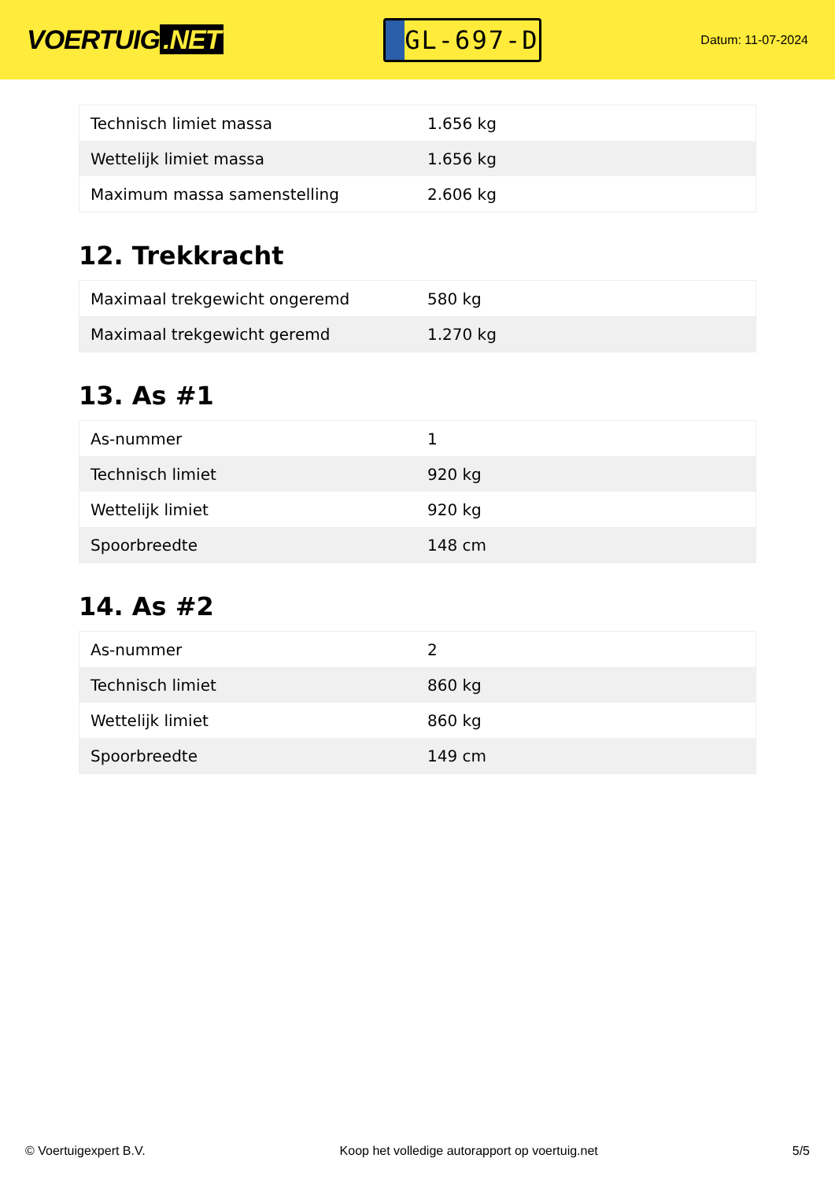VOERTUIG.NET
GL-697-D
Datum: 11-07-2024
| Technisch limiet massa | 1.656 kg |
| Wettelijk limiet massa | 1.656 kg |
| Maximum massa samenstelling | 2.606 kg |
12. Trekkracht
| Maximaal trekgewicht ongeremd | 580 kg |
| Maximaal trekgewicht geremd | 1.270 kg |
13. As #1
| As-nummer | 1 |
| Technisch limiet | 920 kg |
| Wettelijk limiet | 920 kg |
| Spoorbreedte | 148 cm |
14. As #2
| As-nummer | 2 |
| Technisch limiet | 860 kg |
| Wettelijk limiet | 860 kg |
| Spoorbreedte | 149 cm |
© Voertuigexpert B.V. Koop het volledige autorapport op voertuig.net 5/5